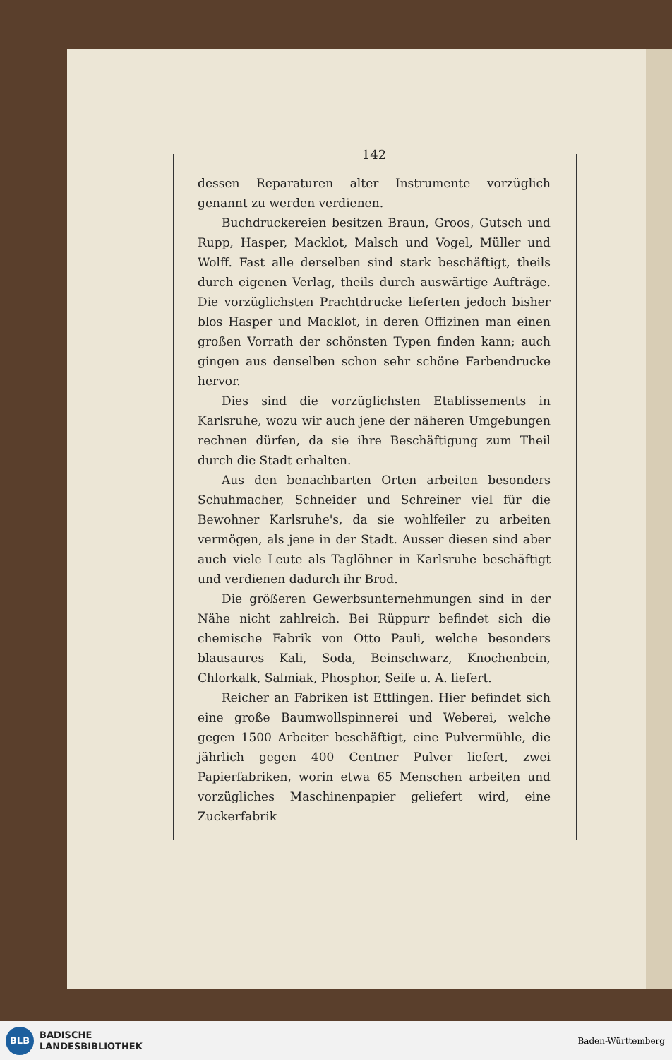142
dessen Reparaturen alter Instrumente vorzüglich genannt zu werden verdienen.
Buchdruckereien besitzen Braun, Groos, Gutsch und Rupp, Hasper, Macklot, Malsch und Vogel, Müller und Wolff. Fast alle derselben sind stark beschäftigt, theils durch eigenen Verlag, theils durch auswärtige Aufträge. Die vorzüglichsten Prachtdrucke lieferten jedoch bisher blos Hasper und Macklot, in deren Offizinen man einen großen Vorrath der schönsten Typen finden kann; auch gingen aus denselben schon sehr schöne Farbendrucke hervor.
Dies sind die vorzüglichsten Etablissements in Karlsruhe, wozu wir auch jene der näheren Umgebungen rechnen dürfen, da sie ihre Beschäftigung zum Theil durch die Stadt erhalten.
Aus den benachbarten Orten arbeiten besonders Schuhmacher, Schneider und Schreiner viel für die Bewohner Karlsruhe's, da sie wohlfeiler zu arbeiten vermögen, als jene in der Stadt. Ausser diesen sind aber auch viele Leute als Taglöhner in Karlsruhe beschäftigt und verdienen dadurch ihr Brod.
Die größeren Gewerbsunternehmungen sind in der Nähe nicht zahlreich. Bei Rüppurr befindet sich die chemische Fabrik von Otto Pauli, welche besonders blausaures Kali, Soda, Beinschwarz, Knochenbein, Chlorkalk, Salmiak, Phosphor, Seife u. A. liefert.
Reicher an Fabriken ist Ettlingen. Hier befindet sich eine große Baumwollspinnerei und Weberei, welche gegen 1500 Arbeiter beschäftigt, eine Pulvermühle, die jährlich gegen 400 Centner Pulver liefert, zwei Papierfabriken, worin etwa 65 Menschen arbeiten und vorzügliches Maschinenpapier geliefert wird, eine Zuckerfabrik
BLB
BADISCHE
LANDESBIBLIOTHEK
Baden-Württemberg